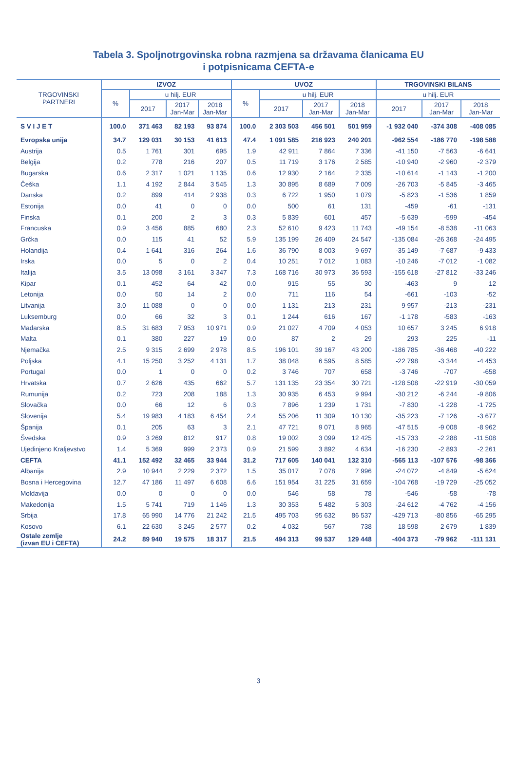Tabela 3. Spoljnotrgovinska robna razmjena sa državama članicama EU
i potpisnicama CEFTA-e
| TRGOVINSKI PARTNERI | IZVOZ | | | | UVOZ | | | | TRGOVINSKI BILANS | | |
| --- | --- | --- | --- | --- | --- | --- | --- | --- | --- | --- | --- |
| | % | u hilj. EUR | | | % | u hilj. EUR | | | u hilj. EUR | | |
| | | 2017 | 2017 Jan-Mar | 2018 Jan-Mar | | 2017 | 2017 Jan-Mar | 2018 Jan-Mar | 2017 | 2017 Jan-Mar | 2018 Jan-Mar |
| S V I J E T | 100.0 | 371 463 | 82 193 | 93 874 | 100.0 | 2 303 503 | 456 501 | 501 959 | -1 932 040 | -374 308 | -408 085 |
| Evropska unija | 34.7 | 129 031 | 30 153 | 41 613 | 47.4 | 1 091 585 | 216 923 | 240 201 | -962 554 | -186 770 | -198 588 |
| Austrija | 0.5 | 1 761 | 301 | 695 | 1.9 | 42 911 | 7 864 | 7 336 | -41 150 | -7 563 | -6 641 |
| Belgija | 0.2 | 778 | 216 | 207 | 0.5 | 11 719 | 3 176 | 2 585 | -10 940 | -2 960 | -2 379 |
| Bugarska | 0.6 | 2 317 | 1 021 | 1 135 | 0.6 | 12 930 | 2 164 | 2 335 | -10 614 | -1 143 | -1 200 |
| Češka | 1.1 | 4 192 | 2 844 | 3 545 | 1.3 | 30 895 | 8 689 | 7 009 | -26 703 | -5 845 | -3 465 |
| Danska | 0.2 | 899 | 414 | 2 938 | 0.3 | 6 722 | 1 950 | 1 079 | -5 823 | -1 536 | 1 859 |
| Estonija | 0.0 | 41 | 0 | 0 | 0.0 | 500 | 61 | 131 | -459 | -61 | -131 |
| Finska | 0.1 | 200 | 2 | 3 | 0.3 | 5 839 | 601 | 457 | -5 639 | -599 | -454 |
| Francuska | 0.9 | 3 456 | 885 | 680 | 2.3 | 52 610 | 9 423 | 11 743 | -49 154 | -8 538 | -11 063 |
| Grčka | 0.0 | 115 | 41 | 52 | 5.9 | 135 199 | 26 409 | 24 547 | -135 084 | -26 368 | -24 495 |
| Holandija | 0.4 | 1 641 | 316 | 264 | 1.6 | 36 790 | 8 003 | 9 697 | -35 149 | -7 687 | -9 433 |
| Irska | 0.0 | 5 | 0 | 2 | 0.4 | 10 251 | 7 012 | 1 083 | -10 246 | -7 012 | -1 082 |
| Italija | 3.5 | 13 098 | 3 161 | 3 347 | 7.3 | 168 716 | 30 973 | 36 593 | -155 618 | -27 812 | -33 246 |
| Kipar | 0.1 | 452 | 64 | 42 | 0.0 | 915 | 55 | 30 | -463 | 9 | 12 |
| Letonija | 0.0 | 50 | 14 | 2 | 0.0 | 711 | 116 | 54 | -661 | -103 | -52 |
| Litvanija | 3.0 | 11 088 | 0 | 0 | 0.0 | 1 131 | 213 | 231 | 9 957 | -213 | -231 |
| Luksemburg | 0.0 | 66 | 32 | 3 | 0.1 | 1 244 | 616 | 167 | -1 178 | -583 | -163 |
| Mađarska | 8.5 | 31 683 | 7 953 | 10 971 | 0.9 | 21 027 | 4 709 | 4 053 | 10 657 | 3 245 | 6 918 |
| Malta | 0.1 | 380 | 227 | 19 | 0.0 | 87 | 2 | 29 | 293 | 225 | -11 |
| Njemačka | 2.5 | 9 315 | 2 699 | 2 978 | 8.5 | 196 101 | 39 167 | 43 200 | -186 785 | -36 468 | -40 222 |
| Poljska | 4.1 | 15 250 | 3 252 | 4 131 | 1.7 | 38 048 | 6 595 | 8 585 | -22 798 | -3 344 | -4 453 |
| Portugal | 0.0 | 1 | 0 | 0 | 0.2 | 3 746 | 707 | 658 | -3 746 | -707 | -658 |
| Hrvatska | 0.7 | 2 626 | 435 | 662 | 5.7 | 131 135 | 23 354 | 30 721 | -128 508 | -22 919 | -30 059 |
| Rumunija | 0.2 | 723 | 208 | 188 | 1.3 | 30 935 | 6 453 | 9 994 | -30 212 | -6 244 | -9 806 |
| Slovačka | 0.0 | 66 | 12 | 6 | 0.3 | 7 896 | 1 239 | 1 731 | -7 830 | -1 228 | -1 725 |
| Slovenija | 5.4 | 19 983 | 4 183 | 6 454 | 2.4 | 55 206 | 11 309 | 10 130 | -35 223 | -7 126 | -3 677 |
| Španija | 0.1 | 205 | 63 | 3 | 2.1 | 47 721 | 9 071 | 8 965 | -47 515 | -9 008 | -8 962 |
| Švedska | 0.9 | 3 269 | 812 | 917 | 0.8 | 19 002 | 3 099 | 12 425 | -15 733 | -2 288 | -11 508 |
| Ujedinjeno Kraljevstvo | 1.4 | 5 369 | 999 | 2 373 | 0.9 | 21 599 | 3 892 | 4 634 | -16 230 | -2 893 | -2 261 |
| CEFTA | 41.1 | 152 492 | 32 465 | 33 944 | 31.2 | 717 605 | 140 041 | 132 310 | -565 113 | -107 576 | -98 366 |
| Albanija | 2.9 | 10 944 | 2 229 | 2 372 | 1.5 | 35 017 | 7 078 | 7 996 | -24 072 | -4 849 | -5 624 |
| Bosna i Hercegovina | 12.7 | 47 186 | 11 497 | 6 608 | 6.6 | 151 954 | 31 225 | 31 659 | -104 768 | -19 729 | -25 052 |
| Moldavija | 0.0 | 0 | 0 | 0 | 0.0 | 546 | 58 | 78 | -546 | -58 | -78 |
| Makedonija | 1.5 | 5 741 | 719 | 1 146 | 1.3 | 30 353 | 5 482 | 5 303 | -24 612 | -4 762 | -4 156 |
| Srbija | 17.8 | 65 990 | 14 776 | 21 242 | 21.5 | 495 703 | 95 632 | 86 537 | -429 713 | -80 856 | -65 295 |
| Kosovo | 6.1 | 22 630 | 3 245 | 2 577 | 0.2 | 4 032 | 567 | 738 | 18 598 | 2 679 | 1 839 |
| Ostale zemlje (izvan EU i CEFTA) | 24.2 | 89 940 | 19 575 | 18 317 | 21.5 | 494 313 | 99 537 | 129 448 | -404 373 | -79 962 | -111 131 |
3